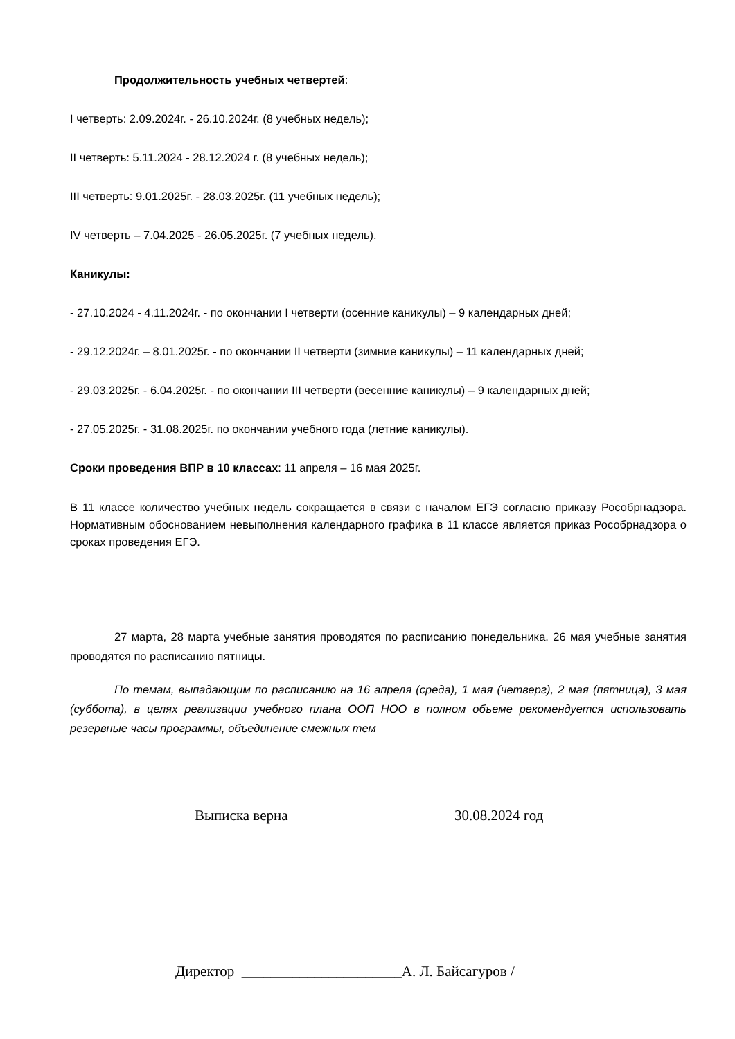Продолжительность учебных четвертей:
I четверть: 2.09.2024г. - 26.10.2024г. (8 учебных недель);
II четверть: 5.11.2024 - 28.12.2024 г. (8 учебных недель);
III четверть: 9.01.2025г. - 28.03.2025г. (11 учебных недель);
IV четверть – 7.04.2025 - 26.05.2025г. (7 учебных недель).
Каникулы:
- 27.10.2024 - 4.11.2024г. - по окончании I четверти (осенние каникулы) – 9 календарных дней;
- 29.12.2024г. – 8.01.2025г. - по окончании II четверти (зимние каникулы) – 11 календарных дней;
- 29.03.2025г. - 6.04.2025г. - по окончании III четверти (весенние каникулы) – 9 календарных дней;
- 27.05.2025г. - 31.08.2025г. по окончании учебного года (летние каникулы).
Сроки проведения ВПР в 10 классах: 11 апреля – 16 мая 2025г.
В 11 классе количество учебных недель сокращается в связи с началом ЕГЭ согласно приказу Рособрнадзора. Нормативным обоснованием невыполнения календарного графика в 11 классе является приказ Рособрнадзора о сроках проведения ЕГЭ.
27 марта, 28 марта учебные занятия проводятся по расписанию понедельника. 26 мая учебные занятия проводятся по расписанию пятницы.
По темам, выпадающим по расписанию на 16 апреля (среда), 1 мая (четверг), 2 мая (пятница), 3 мая (суббота), в целях реализации учебного плана ООП НОО в полном объеме рекомендуется использовать резервные часы программы, объединение смежных тем
Выписка верна 30.08.2024 год
Директор ______________________А. Л. Байсагуров /